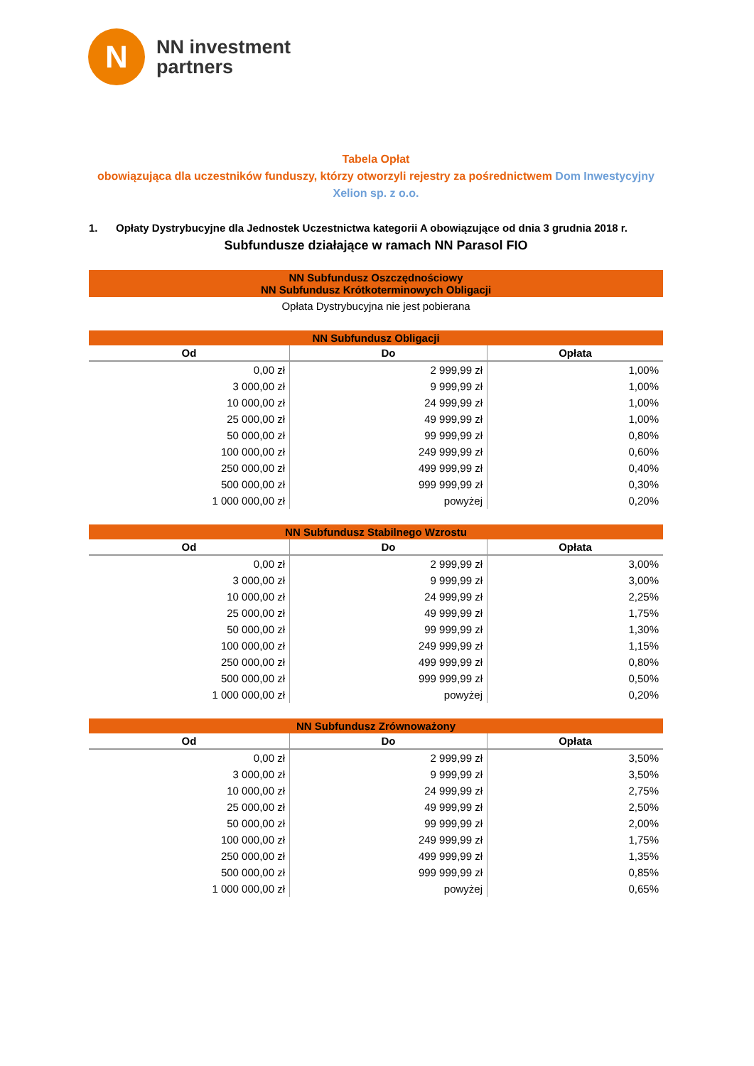N
NN investment
partners
Tabela Opłat
obowiązująca dla uczestników funduszy, którzy otworzyli rejestry za pośrednictwem Dom Inwestycyjny Xelion sp. z o.o.
1. Opłaty Dystrybucyjne dla Jednostek Uczestnictwa kategorii A obowiązujące od dnia 3 grudnia 2018 r.
Subfundusze działające w ramach NN Parasol FIO
| NN Subfundusz Oszczędnościowy NN Subfundusz Krótkoterminowych Obligacji |
| --- |
| Opłata Dystrybucyjna nie jest pobierana |
| NN Subfundusz Obligacji | | |
| --- | --- | --- |
| Od | Do | Opłata |
| 0,00 zł | 2 999,99 zł | 1,00% |
| 3 000,00 zł | 9 999,99 zł | 1,00% |
| 10 000,00 zł | 24 999,99 zł | 1,00% |
| 25 000,00 zł | 49 999,99 zł | 1,00% |
| 50 000,00 zł | 99 999,99 zł | 0,80% |
| 100 000,00 zł | 249 999,99 zł | 0,60% |
| 250 000,00 zł | 499 999,99 zł | 0,40% |
| 500 000,00 zł | 999 999,99 zł | 0,30% |
| 1 000 000,00 zł | powyżej | 0,20% |
| NN Subfundusz Stabilnego Wzrostu | | |
| --- | --- | --- |
| Od | Do | Opłata |
| 0,00 zł | 2 999,99 zł | 3,00% |
| 3 000,00 zł | 9 999,99 zł | 3,00% |
| 10 000,00 zł | 24 999,99 zł | 2,25% |
| 25 000,00 zł | 49 999,99 zł | 1,75% |
| 50 000,00 zł | 99 999,99 zł | 1,30% |
| 100 000,00 zł | 249 999,99 zł | 1,15% |
| 250 000,00 zł | 499 999,99 zł | 0,80% |
| 500 000,00 zł | 999 999,99 zł | 0,50% |
| 1 000 000,00 zł | powyżej | 0,20% |
| NN Subfundusz Zrównoważony | | |
| --- | --- | --- |
| Od | Do | Opłata |
| 0,00 zł | 2 999,99 zł | 3,50% |
| 3 000,00 zł | 9 999,99 zł | 3,50% |
| 10 000,00 zł | 24 999,99 zł | 2,75% |
| 25 000,00 zł | 49 999,99 zł | 2,50% |
| 50 000,00 zł | 99 999,99 zł | 2,00% |
| 100 000,00 zł | 249 999,99 zł | 1,75% |
| 250 000,00 zł | 499 999,99 zł | 1,35% |
| 500 000,00 zł | 999 999,99 zł | 0,85% |
| 1 000 000,00 zł | powyżej | 0,65% |